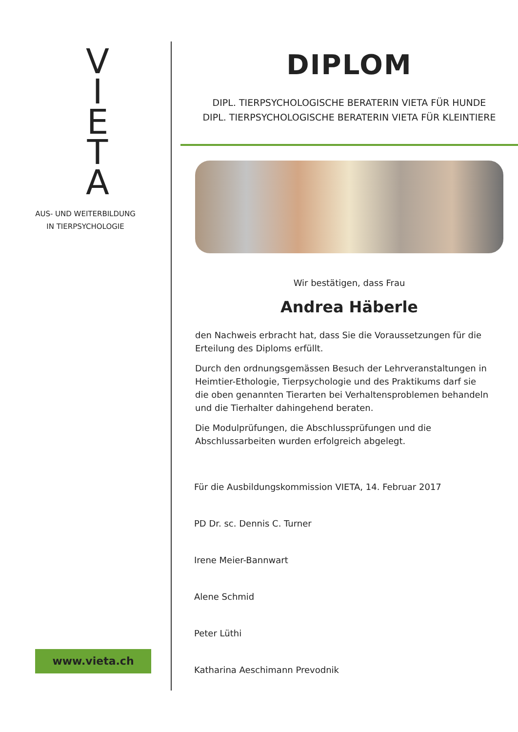V
I
E
T
A
AUS- UND WEITERBILDUNG
IN TIERPSYCHOLOGIE
www.vieta.ch
DIPLOM
DIPL. TIERPSYCHOLOGISCHE BERATERIN VIETA FÜR HUNDE
DIPL. TIERPSYCHOLOGISCHE BERATERIN VIETA FÜR KLEINTIERE
Wir bestätigen, dass Frau
Andrea Häberle
den Nachweis erbracht hat, dass Sie die Voraussetzungen für die Erteilung des Diploms erfüllt.
Durch den ordnungsgemässen Besuch der Lehrveranstaltungen in Heimtier-Ethologie, Tierpsychologie und des Praktikums darf sie die oben genannten Tierarten bei Verhaltensproblemen behandeln und die Tierhalter dahingehend beraten.
Die Modulprüfungen, die Abschlussprüfungen und die Abschlussarbeiten wurden erfolgreich abgelegt.
Für die Ausbildungskommission VIETA, 14. Februar 2017
PD Dr. sc. Dennis C. Turner
Irene Meier-Bannwart
Alene Schmid
Peter Lüthi
Katharina Aeschimann Prevodnik